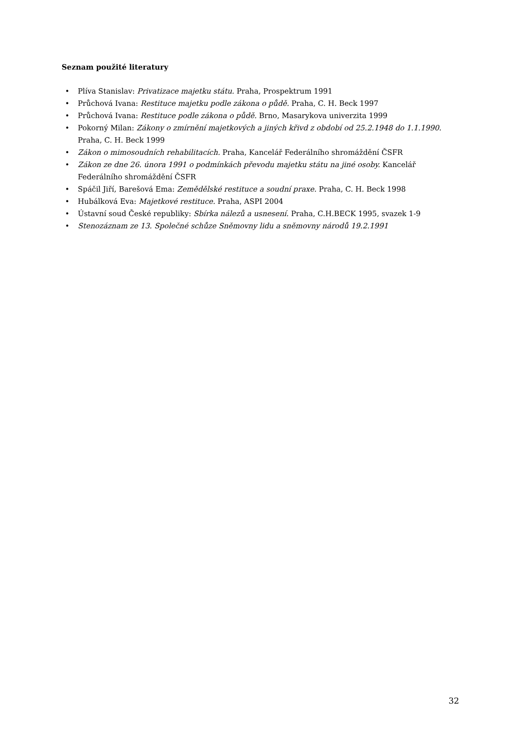Seznam použité literatury
• Plíva Stanislav: Privatizace majetku státu. Praha, Prospektrum 1991
• Průchová Ivana: Restituce majetku podle zákona o půdě. Praha, C. H. Beck 1997
• Průchová Ivana: Restituce podle zákona o půdě. Brno, Masarykova univerzita 1999
• Pokorný Milan: Zákony o zmírnění majetkových a jiných křivd z období od 25.2.1948 do 1.1.1990. Praha, C. H. Beck 1999
• Zákon o mimosoudních rehabilitacích. Praha, Kancelář Federálního shromáždění ČSFR
• Zákon ze dne 26. února 1991 o podmínkách převodu majetku státu na jiné osoby. Kancelář Federálního shromáždění ČSFR
• Spáčil Jiří, Barešová Ema: Zemědělské restituce a soudní praxe. Praha, C. H. Beck 1998
• Hubálková Eva: Majetkové restituce. Praha, ASPI 2004
• Ústavní soud České republiky: Sbírka nálezů a usnesení. Praha, C.H.BECK 1995, svazek 1-9
• Stenozáznam ze 13. Společné schůze Sněmovny lidu a sněmovny národů 19.2.1991
32